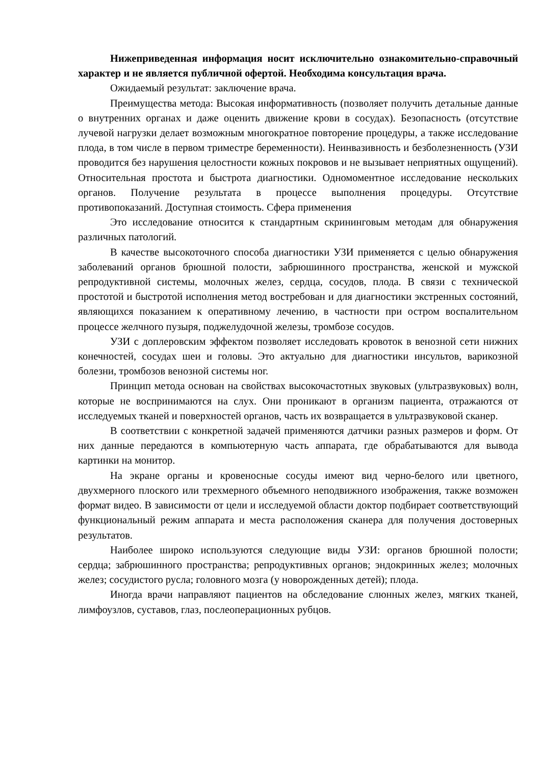Нижеприведенная информация носит исключительно ознакомительно-справочный характер и не является публичной офертой. Необходима консультация врача.
Ожидаемый результат: заключение врача.
Преимущества метода: Высокая информативность (позволяет получить детальные данные о внутренних органах и даже оценить движение крови в сосудах). Безопасность (отсутствие лучевой нагрузки делает возможным многократное повторение процедуры, а также исследование плода, в том числе в первом триместре беременности). Неинвазивность и безболезненность (УЗИ проводится без нарушения целостности кожных покровов и не вызывает неприятных ощущений). Относительная простота и быстрота диагностики. Одномоментное исследование нескольких органов. Получение результата в процессе выполнения процедуры. Отсутствие противопоказаний. Доступная стоимость. Сфера применения
Это исследование относится к стандартным скрининговым методам для обнаружения различных патологий.
В качестве высокоточного способа диагностики УЗИ применяется с целью обнаружения заболеваний органов брюшной полости, забрюшинного пространства, женской и мужской репродуктивной системы, молочных желез, сердца, сосудов, плода. В связи с технической простотой и быстротой исполнения метод востребован и для диагностики экстренных состояний, являющихся показанием к оперативному лечению, в частности при остром воспалительном процессе желчного пузыря, поджелудочной железы, тромбозе сосудов.
УЗИ с доплеровским эффектом позволяет исследовать кровоток в венозной сети нижних конечностей, сосудах шеи и головы. Это актуально для диагностики инсультов, варикозной болезни, тромбозов венозной системы ног.
Принцип метода основан на свойствах высокочастотных звуковых (ультразвуковых) волн, которые не воспринимаются на слух. Они проникают в организм пациента, отражаются от исследуемых тканей и поверхностей органов, часть их возвращается в ультразвуковой сканер.
В соответствии с конкретной задачей применяются датчики разных размеров и форм. От них данные передаются в компьютерную часть аппарата, где обрабатываются для вывода картинки на монитор.
На экране органы и кровеносные сосуды имеют вид черно-белого или цветного, двухмерного плоского или трехмерного объемного неподвижного изображения, также возможен формат видео. В зависимости от цели и исследуемой области доктор подбирает соответствующий функциональный режим аппарата и места расположения сканера для получения достоверных результатов.
Наиболее широко используются следующие виды УЗИ: органов брюшной полости; сердца; забрюшинного пространства; репродуктивных органов; эндокринных желез; молочных желез; сосудистого русла; головного мозга (у новорожденных детей); плода.
Иногда врачи направляют пациентов на обследование слюнных желез, мягких тканей, лимфоузлов, суставов, глаз, послеоперационных рубцов.